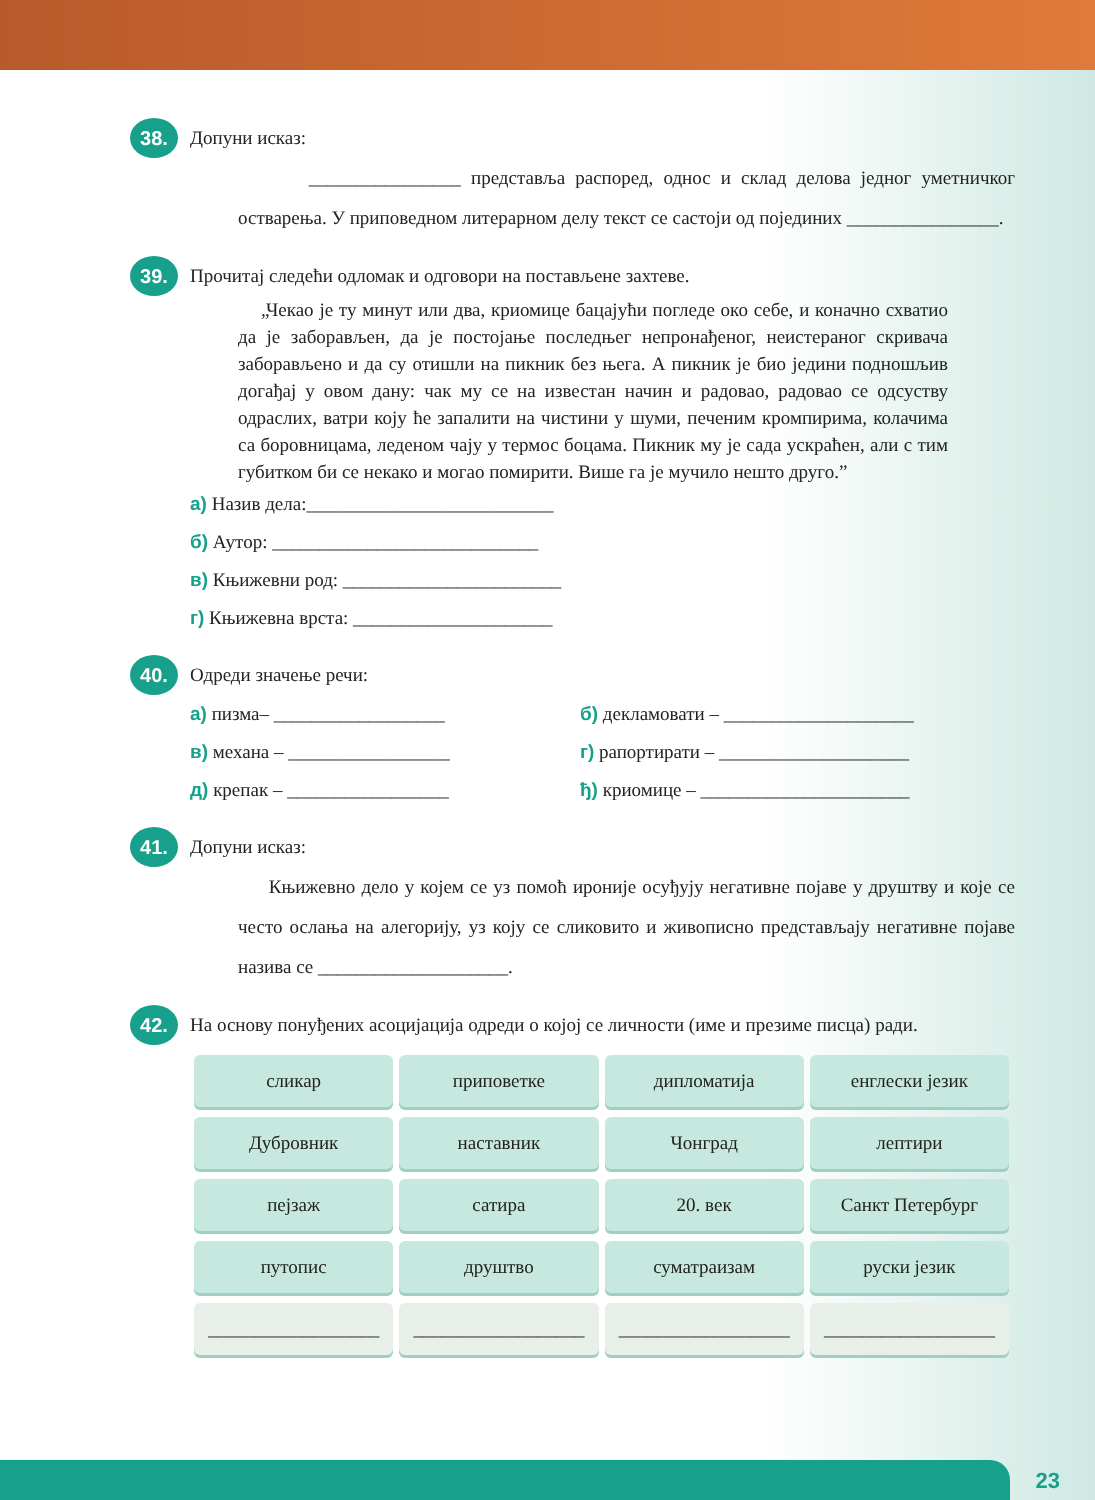38. Допуни исказ:
________________ представља распоред, однос и склад делова једног уметничког остварења. У приповедном литерарном делу текст се састоји од појединих ________________.
39. Прочитај следећи одломак и одговори на постављене захтеве.
„Чекао је ту минут или два, криомице бацајући погледе око себе, и коначно схватио да је заборављен, да је постојање последњег непронађеног, неистераног скривача заборављено и да су отишли на пикник без њега. А пикник је био једини подношљив догађај у овом дану: чак му се на известан начин и радовао, радовао се одсуству одраслих, ватри коју ће запалити на чистини у шуми, печеним кромпирима, колачима са боровницама, леденом чају у термос боцама. Пикник му је сада ускраћен, али с тим губитком би се некако и могао помирити. Више га је мучило нешто друго.”
а) Назив дела:__________________________
б) Аутор: ____________________________
в) Књижевни род: _______________________
г) Књижевна врста: _____________________
40. Одреди значење речи:
а) пизма– __________________
б) декламовати – ____________________
в) механа – _________________
г) рапортирати – ____________________
д) крепак – _________________
ђ) криомице – ______________________
41. Допуни исказ:
Књижевно дело у којем се уз помоћ ироније осуђују негативне појаве у друштву и које се често ослања на алегорију, уз коју се сликовито и живописно представљају негативне појаве назива се ____________________.
42. На основу понуђених асоцијација одреди о којој се личности (име и презиме писца) ради.
| сликар | приповетке | дипломатија | енглески језик |
| Дубровник | наставник | Чонград | лептири |
| пејзаж | сатира | 20. век | Санкт Петербург |
| путопис | друштво | суматраизам | руски језик |
| __________________ | __________________ | __________________ | __________________ |
23